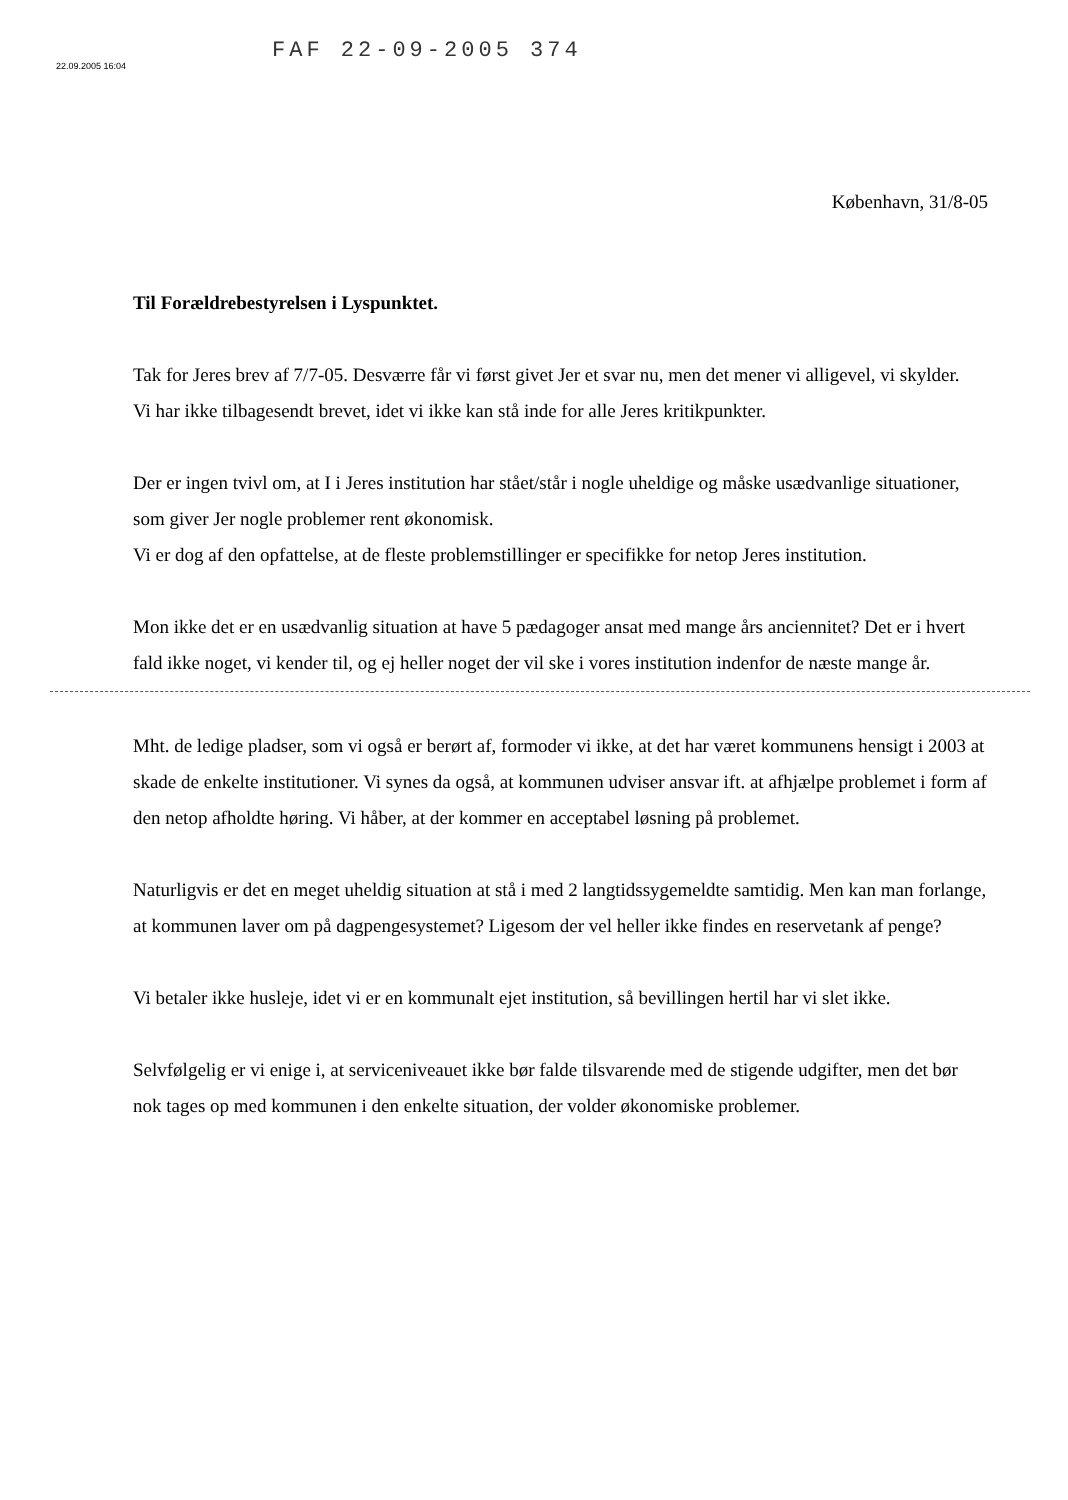FAF 22-09-2005 374
22.09.2005 16:04
København, 31/8-05
Til Forældrebestyrelsen i Lyspunktet.
Tak for Jeres brev af 7/7-05. Desværre får vi først givet Jer et svar nu, men det mener vi alligevel, vi skylder.
Vi har ikke tilbagesendt brevet, idet vi ikke kan stå inde for alle Jeres kritikpunkter.
Der er ingen tvivl om, at I i Jeres institution har stået/står i nogle uheldige og måske usædvanlige situationer, som giver Jer nogle problemer rent økonomisk.
Vi er dog af den opfattelse, at de fleste problemstillinger er specifikke for netop Jeres institution.
Mon ikke det er en usædvanlig situation at have 5 pædagoger ansat med mange års anciennitet? Det er i hvert fald ikke noget, vi kender til, og ej heller noget der vil ske i vores institution indenfor de næste mange år.
Mht. de ledige pladser, som vi også er berørt af, formoder vi ikke, at det har været kommunens hensigt i 2003 at skade de enkelte institutioner. Vi synes da også, at kommunen udviser ansvar ift. at afhjælpe problemet i form af den netop afholdte høring. Vi håber, at der kommer en acceptabel løsning på problemet.
Naturligvis er det en meget uheldig situation at stå i med 2 langtidssygemeldte samtidig. Men kan man forlange, at kommunen laver om på dagpengesystemet? Ligesom der vel heller ikke findes en reservetank af penge?
Vi betaler ikke husleje, idet vi er en kommunalt ejet institution, så bevillingen hertil har vi slet ikke.
Selvfølgelig er vi enige i, at serviceniveauet ikke bør falde tilsvarende med de stigende udgifter, men det bør nok tages op med kommunen i den enkelte situation, der volder økonomiske problemer.